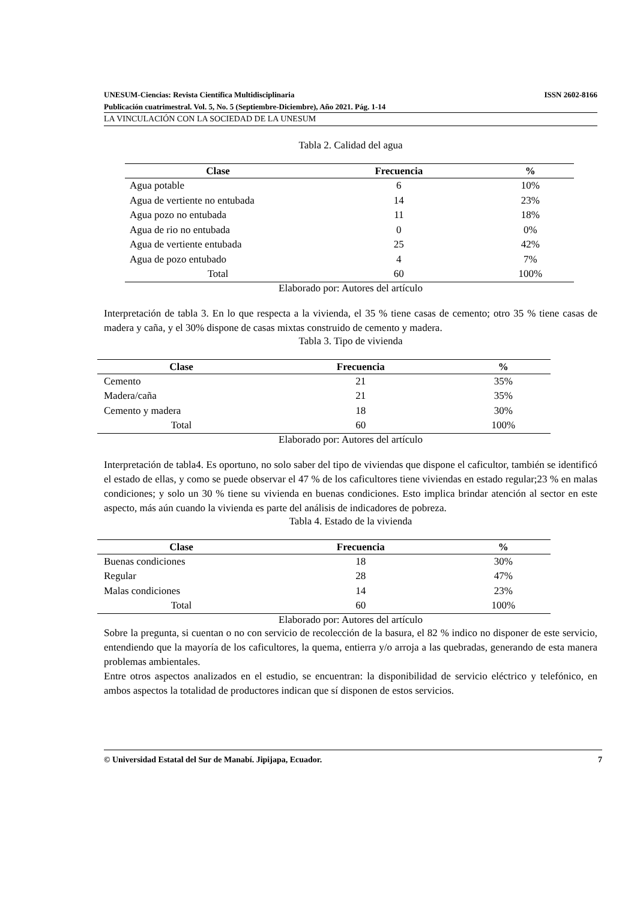UNESUM-Ciencias: Revista Científica Multidisciplinaria ISSN 2602-8166
Publicación cuatrimestral. Vol. 5, No. 5 (Septiembre-Diciembre), Año 2021. Pág. 1-14
LA VINCULACIÓN CON LA SOCIEDAD DE LA UNESUM
Tabla 2. Calidad del agua
| Clase | Frecuencia | % |
| --- | --- | --- |
| Agua potable | 6 | 10% |
| Agua de vertiente no entubada | 14 | 23% |
| Agua pozo no entubada | 11 | 18% |
| Agua de rio no entubada | 0 | 0% |
| Agua de vertiente entubada | 25 | 42% |
| Agua de pozo entubado | 4 | 7% |
| Total | 60 | 100% |
Elaborado por: Autores del artículo
Interpretación de tabla 3. En lo que respecta a la vivienda, el 35 % tiene casas de cemento; otro 35 % tiene casas de madera y caña, y el 30% dispone de casas mixtas construido de cemento y madera.
Tabla 3. Tipo de vivienda
| Clase | Frecuencia | % |
| --- | --- | --- |
| Cemento | 21 | 35% |
| Madera/caña | 21 | 35% |
| Cemento y madera | 18 | 30% |
| Total | 60 | 100% |
Elaborado por: Autores del artículo
Interpretación de tabla4. Es oportuno, no solo saber del tipo de viviendas que dispone el caficultor, también se identificó el estado de ellas, y como se puede observar el 47 % de los caficultores tiene viviendas en estado regular;23 % en malas condiciones; y solo un 30 % tiene su vivienda en buenas condiciones. Esto implica brindar atención al sector en este aspecto, más aún cuando la vivienda es parte del análisis de indicadores de pobreza.
Tabla 4. Estado de la vivienda
| Clase | Frecuencia | % |
| --- | --- | --- |
| Buenas condiciones | 18 | 30% |
| Regular | 28 | 47% |
| Malas condiciones | 14 | 23% |
| Total | 60 | 100% |
Elaborado por: Autores del artículo
Sobre la pregunta, si cuentan o no con servicio de recolección de la basura, el 82 % indico no disponer de este servicio, entendiendo que la mayoría de los caficultores, la quema, entierra y/o arroja a las quebradas, generando de esta manera problemas ambientales.
Entre otros aspectos analizados en el estudio, se encuentran: la disponibilidad de servicio eléctrico y telefónico, en ambos aspectos la totalidad de productores indican que sí disponen de estos servicios.
© Universidad Estatal del Sur de Manabí. Jipijapa, Ecuador. 7